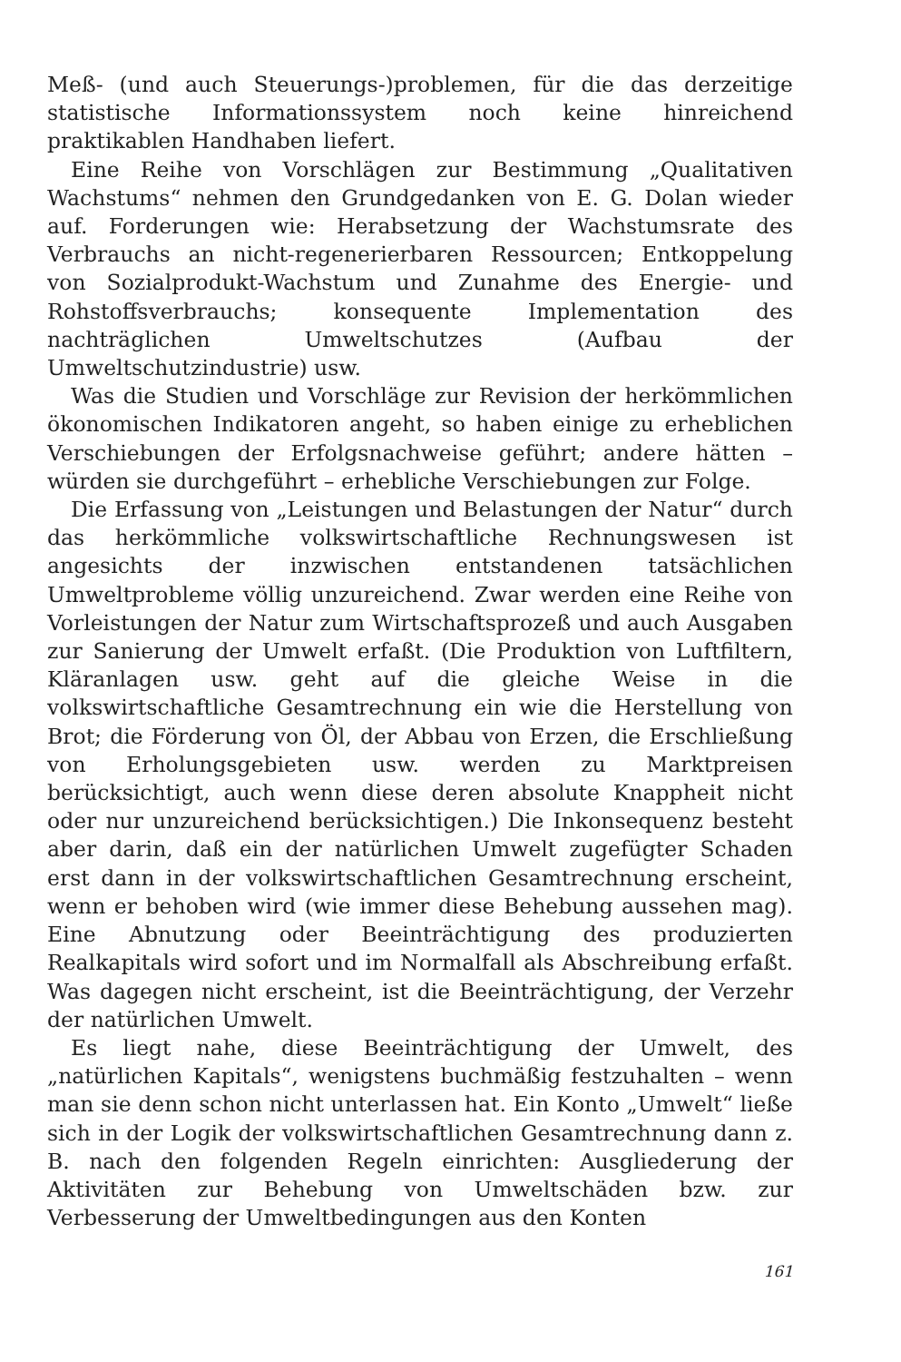Meß- (und auch Steuerungs-)problemen, für die das derzeitige statistische Informationssystem noch keine hinreichend praktikablen Handhaben liefert.
Eine Reihe von Vorschlägen zur Bestimmung „Qualitativen Wachstums“ nehmen den Grundgedanken von E. G. Dolan wieder auf. Forderungen wie: Herabsetzung der Wachstumsrate des Verbrauchs an nicht-regenerierbaren Ressourcen; Entkoppelung von Sozialprodukt-Wachstum und Zunahme des Energie- und Rohstoffsverbrauchs; konsequente Implementation des nachträglichen Umweltschutzes (Aufbau der Umweltschutzindustrie) usw.
Was die Studien und Vorschläge zur Revision der herkömmlichen ökonomischen Indikatoren angeht, so haben einige zu erheblichen Verschiebungen der Erfolgsnachweise geführt; andere hätten – würden sie durchgeführt – erhebliche Verschiebungen zur Folge.
Die Erfassung von „Leistungen und Belastungen der Natur“ durch das herkömmliche volkswirtschaftliche Rechnungswesen ist angesichts der inzwischen entstandenen tatsächlichen Umweltprobleme völlig unzureichend. Zwar werden eine Reihe von Vorleistungen der Natur zum Wirtschaftsprozeß und auch Ausgaben zur Sanierung der Umwelt erfaßt. (Die Produktion von Luftfiltern, Kläranlagen usw. geht auf die gleiche Weise in die volkswirtschaftliche Gesamtrechnung ein wie die Herstellung von Brot; die Förderung von Öl, der Abbau von Erzen, die Erschließung von Erholungsgebieten usw. werden zu Marktpreisen berücksichtigt, auch wenn diese deren absolute Knappheit nicht oder nur unzureichend berücksichtigen.) Die Inkonsequenz besteht aber darin, daß ein der natürlichen Umwelt zugefügter Schaden erst dann in der volkswirtschaftlichen Gesamtrechnung erscheint, wenn er behoben wird (wie immer diese Behebung aussehen mag). Eine Abnutzung oder Beeinträchtigung des produzierten Realkapitals wird sofort und im Normalfall als Abschreibung erfaßt. Was dagegen nicht erscheint, ist die Beeinträchtigung, der Verzehr der natürlichen Umwelt.
Es liegt nahe, diese Beeinträchtigung der Umwelt, des „natürlichen Kapitals“, wenigstens buchmäßig festzuhalten – wenn man sie denn schon nicht unterlassen hat. Ein Konto „Umwelt“ ließe sich in der Logik der volkswirtschaftlichen Gesamtrechnung dann z. B. nach den folgenden Regeln einrichten: Ausgliederung der Aktivitäten zur Behebung von Umweltschäden bzw. zur Verbesserung der Umweltbedingungen aus den Konten
161